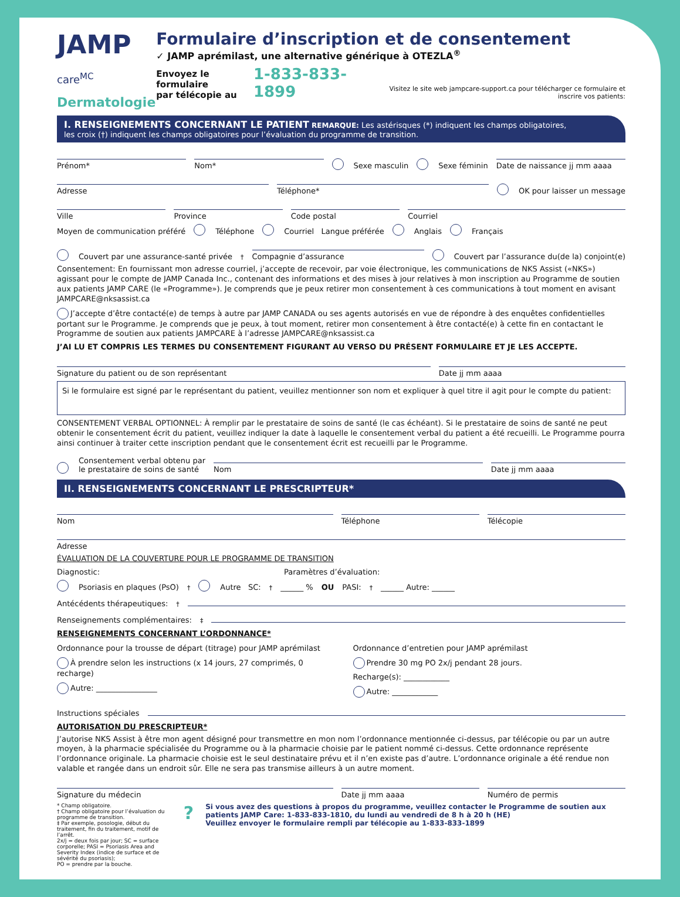JAMP care<sup>MC</sup>
Dermatologie
Formulaire d’inscription et de consentement
✓ JAMP aprémilast, une alternative générique à OTEZLA<sup>®</sup>
Envoyez le formulaire
par télécopie au 1-833-833-1899 Visitez le site web jampcare-support.ca pour télécharger ce formulaire et inscrire vos patients:
I. RENSEIGNEMENTS CONCERNANT LE PATIENT REMARQUE: Les astérisques (*) indiquent les champs obligatoires,
les croix (†) indiquent les champs obligatoires pour l’évaluation du programme de transition.
Prénom*
Nom*
Sexe masculin Sexe féminin
Date de naissance jj mm aaaa
Adresse
Téléphone*
OK pour laisser un message
Ville
Province
Code postal
Courriel
Moyen de communication préféré Téléphone Courriel Langue préférée Anglais Français
Couvert par une assurance-santé privée<sup>†</sup>
Compagnie d’assurance
Couvert par l’assurance du(de la) conjoint(e)
Consentement: En fournissant mon adresse courriel, j’accepte de recevoir, par voie électronique, les communications de NKS Assist («NKS») agissant pour le compte de JAMP Canada Inc., contenant des informations et des mises à jour relatives à mon inscription au Programme de soutien aux patients JAMP CARE (le «Programme»). Je comprends que je peux retirer mon consentement à ces communications à tout moment en avisant JAMPCARE@nksassist.ca
J’accepte d’être contacté(e) de temps à autre par JAMP CANADA ou ses agents autorisés en vue de répondre à des enquêtes confidentielles portant sur le Programme. Je comprends que je peux, à tout moment, retirer mon consentement à être contacté(e) à cette fin en contactant le Programme de soutien aux patients JAMPCARE à l’adresse JAMPCARE@nksassist.ca
J’AI LU ET COMPRIS LES TERMES DU CONSENTEMENT FIGURANT AU VERSO DU PRÉSENT FORMULAIRE ET JE LES ACCEPTE.
Signature du patient ou de son représentant
Date jj mm aaaa
Si le formulaire est signé par le représentant du patient, veuillez mentionner son nom et expliquer à quel titre il agit pour le compte du patient:
CONSENTEMENT VERBAL OPTIONNEL: À remplir par le prestataire de soins de santé (le cas échéant). Si le prestataire de soins de santé ne peut obtenir le consentement écrit du patient, veuillez indiquer la date à laquelle le consentement verbal du patient a été recueilli. Le Programme pourra ainsi continuer à traiter cette inscription pendant que le consentement écrit est recueilli par le Programme.
Consentement verbal obtenu par
le prestataire de soins de santé
Nom
Date jj mm aaaa
II. RENSEIGNEMENTS CONCERNANT LE PRESCRIPTEUR*
Nom
Téléphone
Télécopie
Adresse
ÉVALUATION DE LA COUVERTURE POUR LE PROGRAMME DE TRANSITION
Diagnostic: Paramètres d’évaluation:
Psoriasis en plaques (PsO)<sup>†</sup> Autre SC:<sup>†</sup> ______ % OU PASI:<sup>†</sup> ______ Autre: ______
Antécédents thérapeutiques:<sup>†</sup>
Renseignements complémentaires:<sup>‡</sup>
RENSEIGNEMENTS CONCERNANT L’ORDONNANCE*
Ordonnance pour la trousse de départ (titrage) pour JAMP aprémilast
À prendre selon les instructions (x 14 jours, 27 comprimés, 0 recharge)
Autre: ________________
Ordonnance d’entretien pour JAMP aprémilast
Prendre 30 mg PO 2x/j pendant 28 jours.
Recharge(s): ____________
Autre: ____________
Instructions spéciales
AUTORISATION DU PRESCRIPTEUR*
J’autorise NKS Assist à être mon agent désigné pour transmettre en mon nom l’ordonnance mentionnée ci-dessus, par télécopie ou par un autre moyen, à la pharmacie spécialisée du Programme ou à la pharmacie choisie par le patient nommé ci-dessus. Cette ordonnance représente l’ordonnance originale. La pharmacie choisie est le seul destinataire prévu et il n’en existe pas d’autre. L’ordonnance originale a été rendue non valable et rangée dans un endroit sûr. Elle ne sera pas transmise ailleurs à un autre moment.
Signature du médecin
Date jj mm aaaa
Numéro de permis
* Champ obligatoire.
† Champ obligatoire pour l’évaluation du programme de transition.
‡ Par exemple, posologie, début du traitement, fin du traitement, motif de l’arrêt.
2x/j = deux fois par jour; SC = surface corporelle; PASI = Psoriasis Area and Severity Index (indice de surface et de sévérité du psoriasis);
PO = prendre par la bouche.
?
Si vous avez des questions à propos du programme, veuillez contacter le Programme de soutien aux patients JAMP Care: 1-833-833-1810, du lundi au vendredi de 8 h à 20 h (HE)
Veuillez envoyer le formulaire rempli par télécopie au 1-833-833-1899